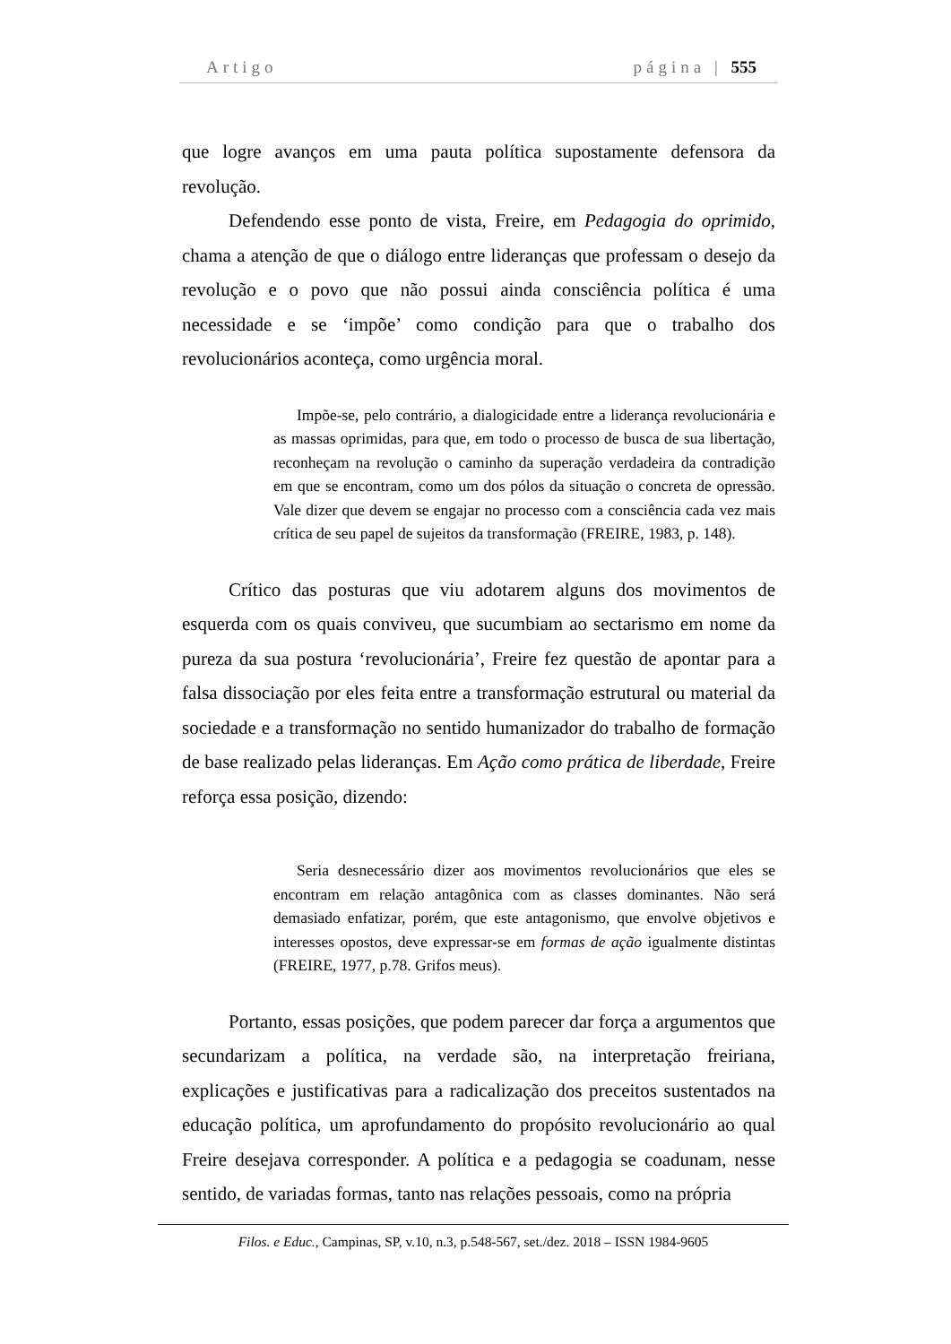Artigo página | 555
que logre avanços em uma pauta política supostamente defensora da revolução.
Defendendo esse ponto de vista, Freire, em Pedagogia do oprimido, chama a atenção de que o diálogo entre lideranças que professam o desejo da revolução e o povo que não possui ainda consciência política é uma necessidade e se ‘impõe’ como condição para que o trabalho dos revolucionários aconteça, como urgência moral.
Impõe-se, pelo contrário, a dialogicidade entre a liderança revolucionária e as massas oprimidas, para que, em todo o processo de busca de sua libertação, reconheçam na revolução o caminho da superação verdadeira da contradição em que se encontram, como um dos pólos da situação o concreta de opressão. Vale dizer que devem se engajar no processo com a consciência cada vez mais crítica de seu papel de sujeitos da transformação (FREIRE, 1983, p. 148).
Crítico das posturas que viu adotarem alguns dos movimentos de esquerda com os quais conviveu, que sucumbiam ao sectarismo em nome da pureza da sua postura ‘revolucionária’, Freire fez questão de apontar para a falsa dissociação por eles feita entre a transformação estrutural ou material da sociedade e a transformação no sentido humanizador do trabalho de formação de base realizado pelas lideranças. Em Ação como prática de liberdade, Freire reforça essa posição, dizendo:
Seria desnecessário dizer aos movimentos revolucionários que eles se encontram em relação antagônica com as classes dominantes. Não será demasiado enfatizar, porém, que este antagonismo, que envolve objetivos e interesses opostos, deve expressar-se em formas de ação igualmente distintas (FREIRE, 1977, p.78. Grifos meus).
Portanto, essas posições, que podem parecer dar força a argumentos que secundarizam a política, na verdade são, na interpretação freiriana, explicações e justificativas para a radicalização dos preceitos sustentados na educação política, um aprofundamento do propósito revolucionário ao qual Freire desejava corresponder. A política e a pedagogia se coadunam, nesse sentido, de variadas formas, tanto nas relações pessoais, como na própria
Filos. e Educ., Campinas, SP, v.10, n.3, p.548-567, set./dez. 2018 – ISSN 1984-9605